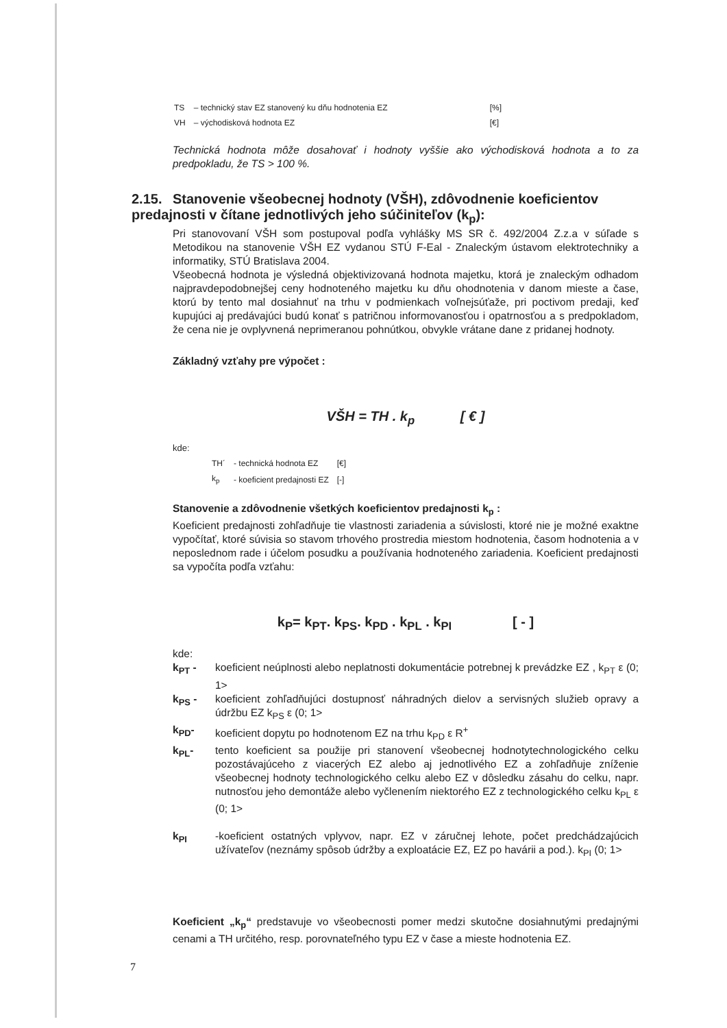| TS | – technický stav EZ stanovený ku dňu hodnotenia EZ | [%] |
| VH | – východisková hodnota EZ | [€] |
Technická hodnota môže dosahovať i hodnoty vyššie ako východisková hodnota a to za predpokladu, že TS > 100 %.
2.15. Stanovenie všeobecnej hodnoty (VŠH), zdôvodnenie koeficientov predajnosti v čítane jednotlivých jeho súčiniteľov (k<sub>p</sub>):
Pri stanovovaní VŠH som postupoval podľa vyhlášky MS SR č. 492/2004 Z.z.a v súľade s Metodikou na stanovenie VŠH EZ vydanou STÚ F-Eal - Znaleckým ústavom elektrotechniky a informatiky, STÚ Bratislava 2004.
Všeobecná hodnota je výsledná objektivizovaná hodnota majetku, ktorá je znaleckým odhadom najpravdepodobnejšej ceny hodnoteného majetku ku dňu ohodnotenia v danom mieste a čase, ktorú by tento mal dosiahnuť na trhu v podmienkach voľnejsúťaže, pri poctivom predaji, keď kupujúci aj predávajúci budú konať s patričnou informovanosťou i opatrnosťou a s predpokladom, že cena nie je ovplyvnená neprimeranou pohnútkou, obvykle vrátane dane z pridanej hodnoty.
Základný vzťahy pre výpočet :
VŠH = TH . k<sub>p</sub> [ € ]
kde:
| TH´ | - technická hodnota EZ | [€] |
| k<sub>p</sub> | - koeficient predajnosti EZ | [-] |
Stanovenie a zdôvodnenie všetkých koeficientov predajnosti k<sub>p</sub> :
Koeficient predajnosti zohľadňuje tie vlastnosti zariadenia a súvislosti, ktoré nie je možné exaktne vypočítať, ktoré súvisia so stavom trhového prostredia miestom hodnotenia, časom hodnotenia a v neposlednom rade i účelom posudku a používania hodnoteného zariadenia. Koeficient predajnosti sa vypočíta podľa vzťahu:
k<sub>P</sub>= k<sub>PT</sub>. k<sub>PS</sub>. k<sub>PD</sub> . k<sub>PL</sub> . k<sub>PI</sub> [ - ]
kde:
k<sub>PT</sub> - koeficient neúplnosti alebo neplatnosti dokumentácie potrebnej k prevádzke EZ , k<sub>PT</sub> ε (0; 1>
k<sub>PS</sub> - koeficient zohľadňujúci dostupnosť náhradných dielov a servisných služieb opravy a údržbu EZ k<sub>PS</sub> ε (0; 1>
k<sub>PD</sub>- koeficient dopytu po hodnotenom EZ na trhu k<sub>PD</sub> ε R<sup>+</sup>
k<sub>PL</sub>- tento koeficient sa použije pri stanovení všeobecnej hodnotytechnologického celku pozostávajúceho z viacerých EZ alebo aj jednotlivého EZ a zohľadňuje zníženie všeobecnej hodnoty technologického celku alebo EZ v dôsledku zásahu do celku, napr. nutnosťou jeho demontáže alebo vyčlenením niektorého EZ z technologického celku k<sub>PL</sub> ε (0; 1>
k<sub>PI</sub> -koeficient ostatných vplyvov, napr. EZ v záručnej lehote, počet predchádzajúcich užívateľov (neznámy spôsob údržby a exploatácie EZ, EZ po havárii a pod.). k<sub>PI</sub> (0; 1>
Koeficient „k<sub>p</sub>“ predstavuje vo všeobecnosti pomer medzi skutočne dosiahnutými predajnými cenami a TH určitého, resp. porovnateľného typu EZ v čase a mieste hodnotenia EZ.
7